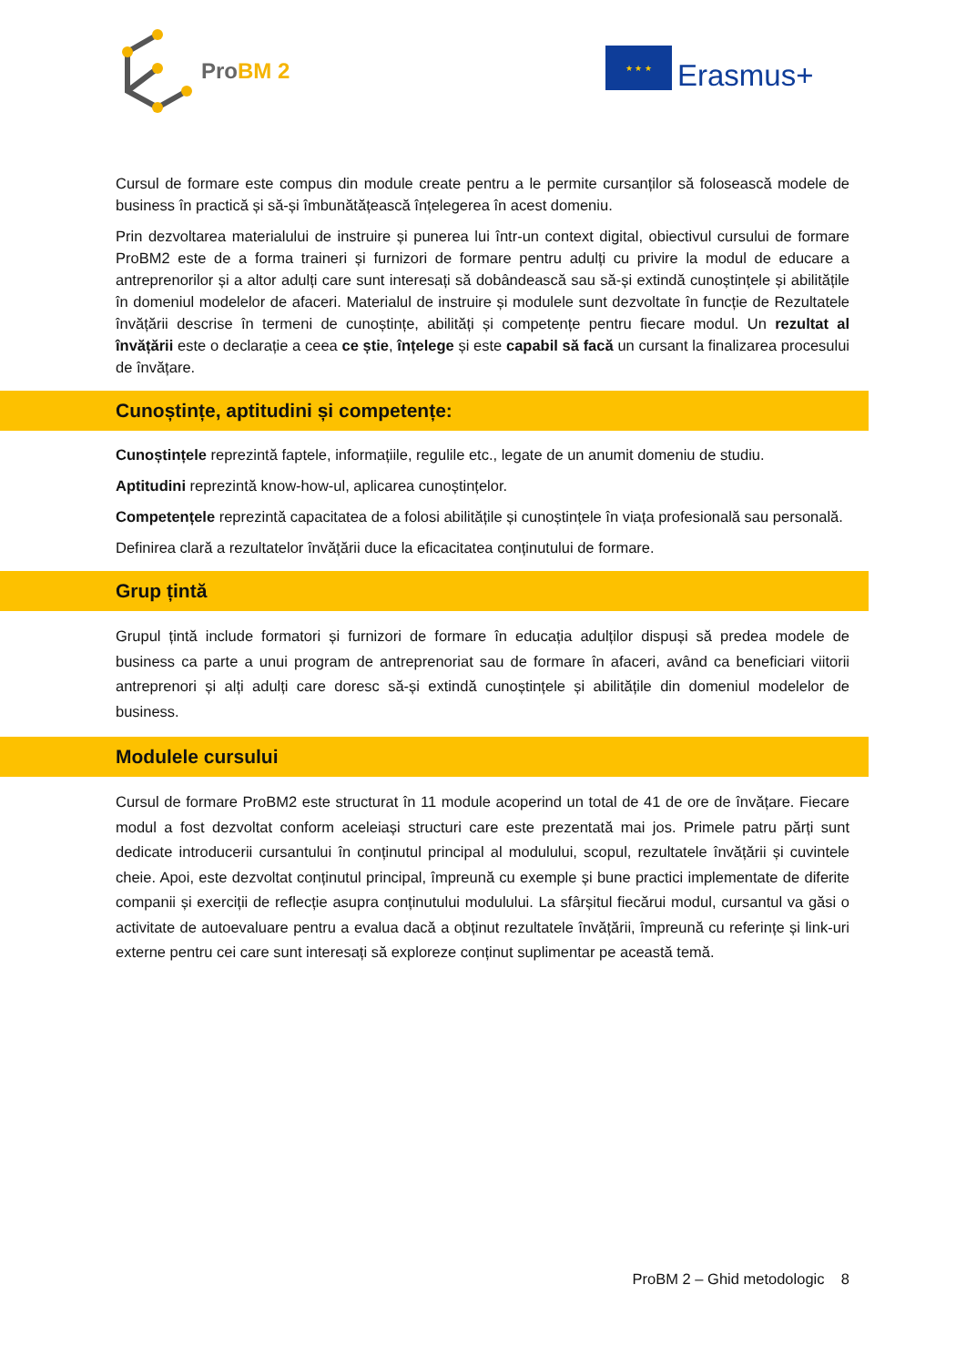ProBM 2
★ ★ ★
Erasmus+
Cursul de formare este compus din module create pentru a le permite cursanților să folosească modele de business în practică și să-și îmbunătățească înțelegerea în acest domeniu.
Prin dezvoltarea materialului de instruire și punerea lui într-un context digital, obiectivul cursului de formare ProBM2 este de a forma traineri și furnizori de formare pentru adulți cu privire la modul de educare a antreprenorilor și a altor adulți care sunt interesați să dobândească sau să-și extindă cunoștințele și abilitățile în domeniul modelelor de afaceri. Materialul de instruire și modulele sunt dezvoltate în funcție de Rezultatele învățării descrise în termeni de cunoștințe, abilități și competențe pentru fiecare modul. Un rezultat al învățării este o declarație a ceea ce știe, înțelege și este capabil să facă un cursant la finalizarea procesului de învățare.
Cunoștințe, aptitudini și competențe:
Cunoștințele reprezintă faptele, informațiile, regulile etc., legate de un anumit domeniu de studiu.
Aptitudini reprezintă know-how-ul, aplicarea cunoștințelor.
Competențele reprezintă capacitatea de a folosi abilitățile și cunoștințele în viața profesională sau personală.
Definirea clară a rezultatelor învățării duce la eficacitatea conținutului de formare.
Grup țintă
Grupul țintă include formatori și furnizori de formare în educația adulților dispuși să predea modele de business ca parte a unui program de antreprenoriat sau de formare în afaceri, având ca beneficiari viitorii antreprenori și alți adulți care doresc să-și extindă cunoștințele și abilitățile din domeniul modelelor de business.
Modulele cursului
Cursul de formare ProBM2 este structurat în 11 module acoperind un total de 41 de ore de învățare. Fiecare modul a fost dezvoltat conform aceleiași structuri care este prezentată mai jos. Primele patru părți sunt dedicate introducerii cursantului în conținutul principal al modulului, scopul, rezultatele învățării și cuvintele cheie. Apoi, este dezvoltat conținutul principal, împreună cu exemple și bune practici implementate de diferite companii și exerciții de reflecție asupra conținutului modulului. La sfârșitul fiecărui modul, cursantul va găsi o activitate de autoevaluare pentru a evalua dacă a obținut rezultatele învățării, împreună cu referințe și link-uri externe pentru cei care sunt interesați să exploreze conținut suplimentar pe această temă.
ProBM 2 – Ghid metodologic 8